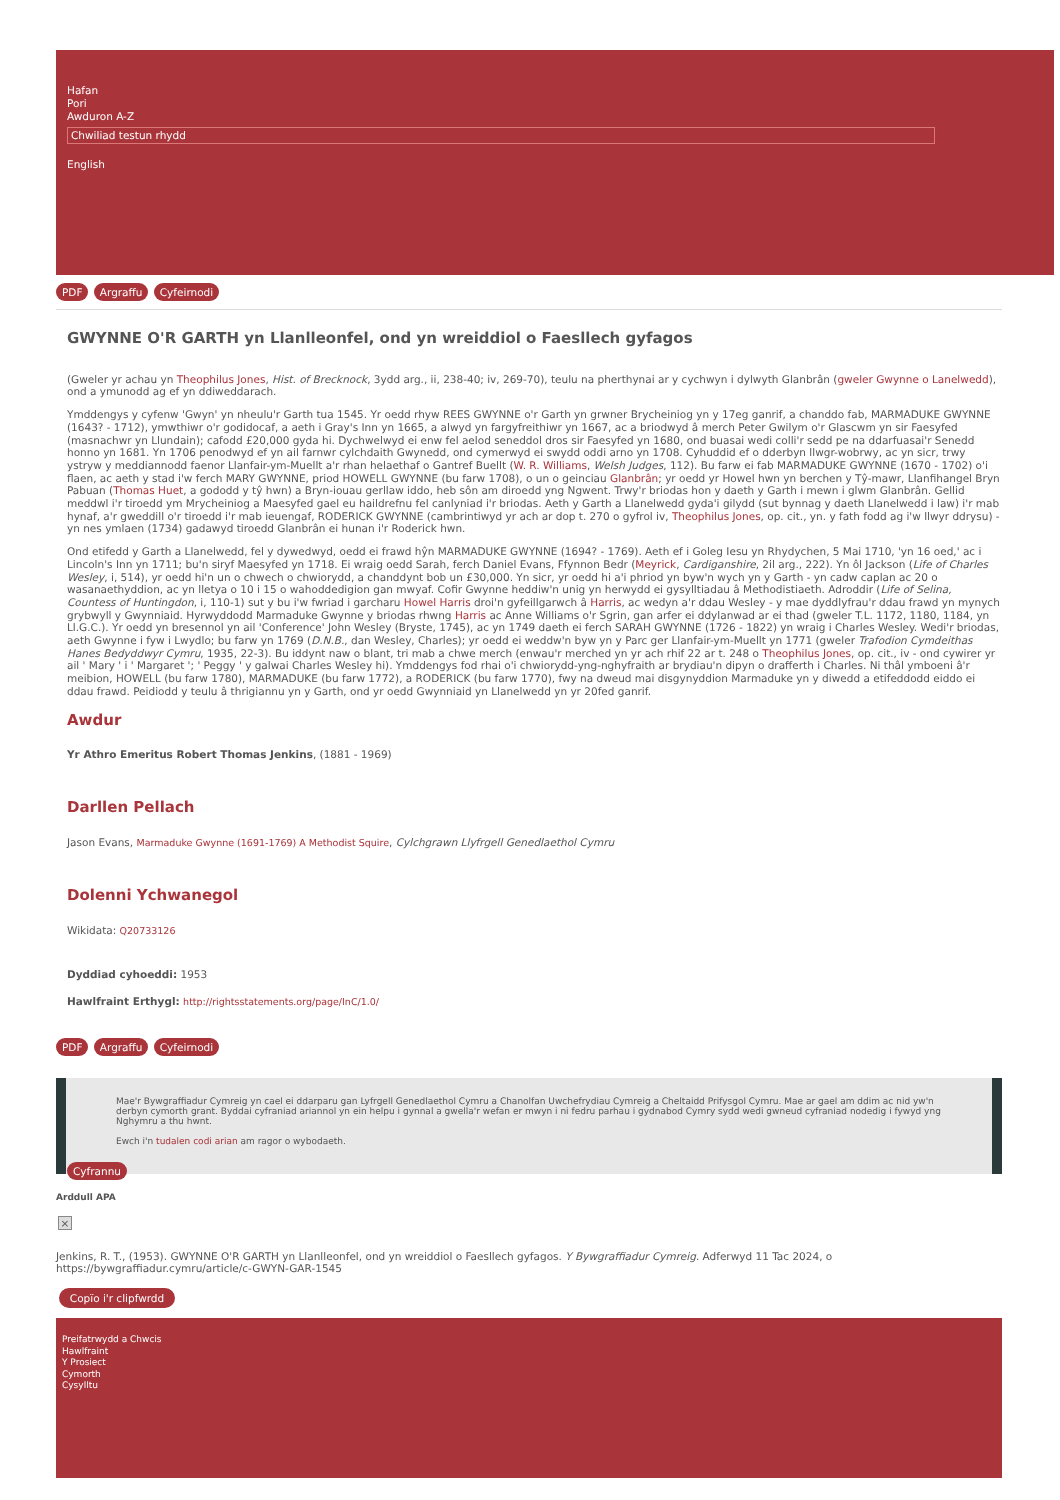Hafan
Pori
Awduron A-Z
Chwiliad testun rhydd
English
PDF Argraffu Cyfeirnodi
GWYNNE O'R GARTH yn Llanlleonfel, ond yn wreiddiol o Faesllech gyfagos
(Gweler yr achau yn Theophilus Jones, Hist. of Brecknock, 3ydd arg., ii, 238-40; iv, 269-70), teulu na pherthynai ar y cychwyn i dylwyth Glanbrân (gweler Gwynne o Lanelwedd), ond a ymunodd ag ef yn ddiweddarach.
Ymddengys y cyfenw 'Gwyn' yn nheulu'r Garth tua 1545. Yr oedd rhyw REES GWYNNE o'r Garth yn grwner Brycheiniog yn y 17eg ganrif, a chanddo fab, MARMADUKE GWYNNE (1643? - 1712), ymwthiwr o'r godidocaf, a aeth i Gray's Inn yn 1665, a alwyd yn fargyfreithiwr yn 1667, ac a briodwyd â merch Peter Gwilym o'r Glascwm yn sir Faesyfed (masnachwr yn Llundain); cafodd £20,000 gyda hi. Dychwelwyd ei enw fel aelod seneddol dros sir Faesyfed yn 1680, ond buasai wedi colli'r sedd pe na ddarfuasai'r Senedd honno yn 1681. Yn 1706 penodwyd ef yn ail farnwr cylchdaith Gwynedd, ond cymerwyd ei swydd oddi arno yn 1708. Cyhuddid ef o dderbyn llwgr-wobrwy, ac yn sicr, trwy ystryw y meddiannodd faenor Llanfair-ym-Muellt a'r rhan helaethaf o Gantref Buellt (W. R. Williams, Welsh Judges, 112). Bu farw ei fab MARMADUKE GWYNNE (1670 - 1702) o'i flaen, ac aeth y stad i'w ferch MARY GWYNNE, priod HOWELL GWYNNE (bu farw 1708), o un o geinciau Glanbrân; yr oedd yr Howel hwn yn berchen y Tŷ-mawr, Llanfihangel Bryn Pabuan (Thomas Huet, a gododd y tŷ hwn) a Bryn-iouau gerllaw iddo, heb sôn am diroedd yng Ngwent. Trwy'r briodas hon y daeth y Garth i mewn i glwm Glanbrân. Gellid meddwl i'r tiroedd ym Mrycheiniog a Maesyfed gael eu haildrefnu fel canlyniad i'r briodas. Aeth y Garth a Llanelwedd gyda'i gilydd (sut bynnag y daeth Llanelwedd i law) i'r mab hynaf, a'r gweddill o'r tiroedd i'r mab ieuengaf, RODERICK GWYNNE (cambrintiwyd yr ach ar dop t. 270 o gyfrol iv, Theophilus Jones, op. cit., yn. y fath fodd ag i'w llwyr ddrysu) - yn nes ymlaen (1734) gadawyd tiroedd Glanbrân ei hunan i'r Roderick hwn.
Ond etifedd y Garth a Llanelwedd, fel y dywedwyd, oedd ei frawd hŷn MARMADUKE GWYNNE (1694? - 1769). Aeth ef i Goleg Iesu yn Rhydychen, 5 Mai 1710, 'yn 16 oed,' ac i Lincoln's Inn yn 1711; bu'n siryf Maesyfed yn 1718. Ei wraig oedd Sarah, ferch Daniel Evans, Ffynnon Bedr (Meyrick, Cardiganshire, 2il arg., 222). Yn ôl Jackson (Life of Charles Wesley, i, 514), yr oedd hi'n un o chwech o chwiorydd, a chanddynt bob un £30,000. Yn sicr, yr oedd hi a'i phriod yn byw'n wych yn y Garth - yn cadw caplan ac 20 o wasanaethyddion, ac yn lletya o 10 i 15 o wahoddedigion gan mwyaf. Cofir Gwynne heddiw'n unig yn herwydd ei gysylltiadau â Methodistiaeth. Adroddir (Life of Selina, Countess of Huntingdon, i, 110-1) sut y bu i'w fwriad i garcharu Howel Harris droi'n gyfeillgarwch â Harris, ac wedyn a'r ddau Wesley - y mae dyddlyfrau'r ddau frawd yn mynych grybwyll y Gwynniaid. Hyrwyddodd Marmaduke Gwynne y briodas rhwng Harris ac Anne Williams o'r Sgrin, gan arfer ei ddylanwad ar ei thad (gweler T.L. 1172, 1180, 1184, yn Ll.G.C.). Yr oedd yn bresennol yn ail 'Conference' John Wesley (Bryste, 1745), ac yn 1749 daeth ei ferch SARAH GWYNNE (1726 - 1822) yn wraig i Charles Wesley. Wedi'r briodas, aeth Gwynne i fyw i Lwydlo; bu farw yn 1769 (D.N.B., dan Wesley, Charles); yr oedd ei weddw'n byw yn y Parc ger Llanfair-ym-Muellt yn 1771 (gweler Trafodion Cymdeithas Hanes Bedyddwyr Cymru, 1935, 22-3). Bu iddynt naw o blant, tri mab a chwe merch (enwau'r merched yn yr ach rhif 22 ar t. 248 o Theophilus Jones, op. cit., iv - ond cywirer yr ail ' Mary ' i ' Margaret '; ' Peggy ' y galwai Charles Wesley hi). Ymddengys fod rhai o'i chwiorydd-yng-nghyfraith ar brydiau'n dipyn o drafferth i Charles. Ni thâl ymboeni â'r meibion, HOWELL (bu farw 1780), MARMADUKE (bu farw 1772), a RODERICK (bu farw 1770), fwy na dweud mai disgynyddion Marmaduke yn y diwedd a etifeddodd eiddo ei ddau frawd. Peidiodd y teulu â thrigiannu yn y Garth, ond yr oedd Gwynniaid yn Llanelwedd yn yr 20fed ganrif.
Awdur
Yr Athro Emeritus Robert Thomas Jenkins, (1881 - 1969)
Darllen Pellach
Jason Evans, Marmaduke Gwynne (1691-1769) A Methodist Squire, Cylchgrawn Llyfrgell Genedlaethol Cymru
Dolenni Ychwanegol
Wikidata: Q20733126
Dyddiad cyhoeddi: 1953
Hawlfraint Erthygl: http://rightsstatements.org/page/InC/1.0/
PDF Argraffu Cyfeirnodi
Mae'r Bywgraffiadur Cymreig yn cael ei ddarparu gan Lyfrgell Genedlaethol Cymru a Chanolfan Uwchefrydiau Cymreig a Cheltaidd Prifysgol Cymru. Mae ar gael am ddim ac nid yw'n derbyn cymorth grant. Byddai cyfraniad ariannol yn ein helpu i gynnal a gwella'r wefan er mwyn i ni fedru parhau i gydnabod Cymry sydd wedi gwneud cyfraniad nodedig i fywyd yng Nghymru a thu hwnt.
Ewch i'n tudalen codi arian am ragor o wybodaeth.
Cyfrannu
Arddull APA
×
Jenkins, R. T., (1953). GWYNNE O'R GARTH yn Llanlleonfel, ond yn wreiddiol o Faesllech gyfagos. Y Bywgraffiadur Cymreig. Adferwyd 11 Tac 2024, o https://bywgraffiadur.cymru/article/c-GWYN-GAR-1545
Copïo i'r clipfwrdd
Preifatrwydd a Chwcis
Hawlfraint
Y Prosiect
Cymorth
Cysylltu